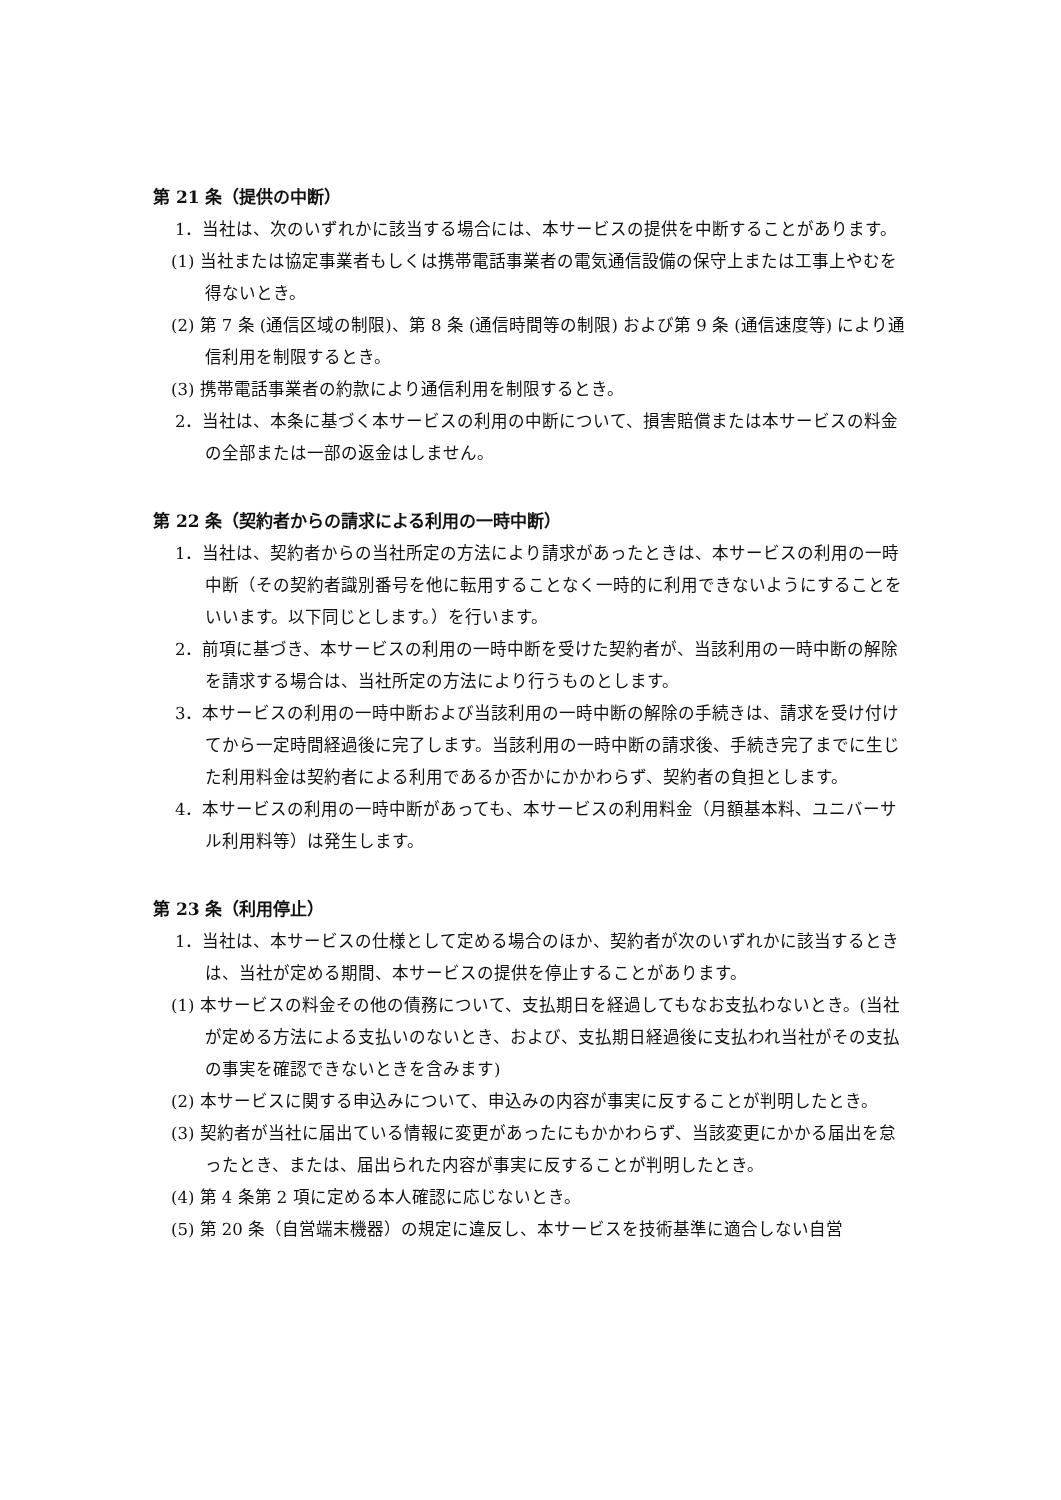第 21 条（提供の中断）
1．当社は、次のいずれかに該当する場合には、本サービスの提供を中断することがあります。
(1) 当社または協定事業者もしくは携帯電話事業者の電気通信設備の保守上または工事上やむを得ないとき。
(2) 第 7 条 (通信区域の制限)、第 8 条 (通信時間等の制限) および第 9 条 (通信速度等) により通信利用を制限するとき。
(3) 携帯電話事業者の約款により通信利用を制限するとき。
2．当社は、本条に基づく本サービスの利用の中断について、損害賠償または本サービスの料金の全部または一部の返金はしません。
第 22 条（契約者からの請求による利用の一時中断）
1．当社は、契約者からの当社所定の方法により請求があったときは、本サービスの利用の一時中断（その契約者識別番号を他に転用することなく一時的に利用できないようにすることをいいます。以下同じとします。）を行います。
2．前項に基づき、本サービスの利用の一時中断を受けた契約者が、当該利用の一時中断の解除を請求する場合は、当社所定の方法により行うものとします。
3．本サービスの利用の一時中断および当該利用の一時中断の解除の手続きは、請求を受け付けてから一定時間経過後に完了します。当該利用の一時中断の請求後、手続き完了までに生じた利用料金は契約者による利用であるか否かにかかわらず、契約者の負担とします。
4．本サービスの利用の一時中断があっても、本サービスの利用料金（月額基本料、ユニバーサル利用料等）は発生します。
第 23 条（利用停止）
1．当社は、本サービスの仕様として定める場合のほか、契約者が次のいずれかに該当するときは、当社が定める期間、本サービスの提供を停止することがあります。
(1) 本サービスの料金その他の債務について、支払期日を経過してもなお支払わないとき。(当社が定める方法による支払いのないとき、および、支払期日経過後に支払われ当社がその支払の事実を確認できないときを含みます)
(2) 本サービスに関する申込みについて、申込みの内容が事実に反することが判明したとき。
(3) 契約者が当社に届出ている情報に変更があったにもかかわらず、当該変更にかかる届出を怠ったとき、または、届出られた内容が事実に反することが判明したとき。
(4) 第 4 条第 2 項に定める本人確認に応じないとき。
(5) 第 20 条（自営端末機器）の規定に違反し、本サービスを技術基準に適合しない自営